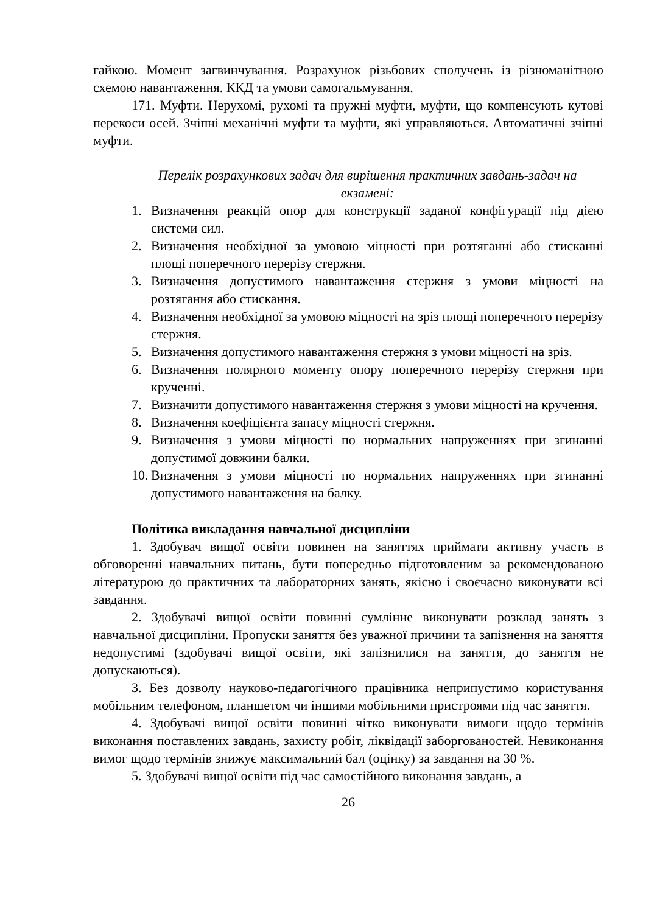гайкою. Момент загвинчування. Розрахунок різьбових сполучень із різноманітною схемою навантаження. ККД та умови самогальмування.
171. Муфти. Нерухомі, рухомі та пружні муфти, муфти, що компенсують кутові перекоси осей. Зчіпні механічні муфти та муфти, які управляються. Автоматичні зчіпні муфти.
Перелік розрахункових задач для вирішення практичних завдань-задач на екзамені:
1. Визначення реакцій опор для конструкції заданої конфігурації під дією системи сил.
2. Визначення необхідної за умовою міцності при розтяганні або стисканні площі поперечного перерізу стержня.
3. Визначення допустимого навантаження стержня з умови міцності на розтягання або стискання.
4. Визначення необхідної за умовою міцності на зріз площі поперечного перерізу стержня.
5. Визначення допустимого навантаження стержня з умови міцності на зріз.
6. Визначення полярного моменту опору поперечного перерізу стержня при крученні.
7. Визначити допустимого навантаження стержня з умови міцності на кручення.
8. Визначення коефіцієнта запасу міцності стержня.
9. Визначення з умови міцності по нормальних напруженнях при згинанні допустимої довжини балки.
10. Визначення з умови міцності по нормальних напруженнях при згинанні допустимого навантаження на балку.
Політика викладання навчальної дисципліни
1. Здобувач вищої освіти повинен на заняттях приймати активну участь в обговоренні навчальних питань, бути попередньо підготовленим за рекомендованою літературою до практичних та лабораторних занять, якісно і своєчасно виконувати всі завдання.
2. Здобувачі вищої освіти повинні сумлінне виконувати розклад занять з навчальної дисципліни. Пропуски заняття без уважної причини та запізнення на заняття недопустимі (здобувачі вищої освіти, які запізнилися на заняття, до заняття не допускаються).
3. Без дозволу науково-педагогічного працівника неприпустимо користування мобільним телефоном, планшетом чи іншими мобільними пристроями під час заняття.
4. Здобувачі вищої освіти повинні чітко виконувати вимоги щодо термінів виконання поставлених завдань, захисту робіт, ліквідації заборгованостей. Невиконання вимог щодо термінів знижує максимальний бал (оцінку) за завдання на 30 %.
5. Здобувачі вищої освіти під час самостійного виконання завдань, а
26